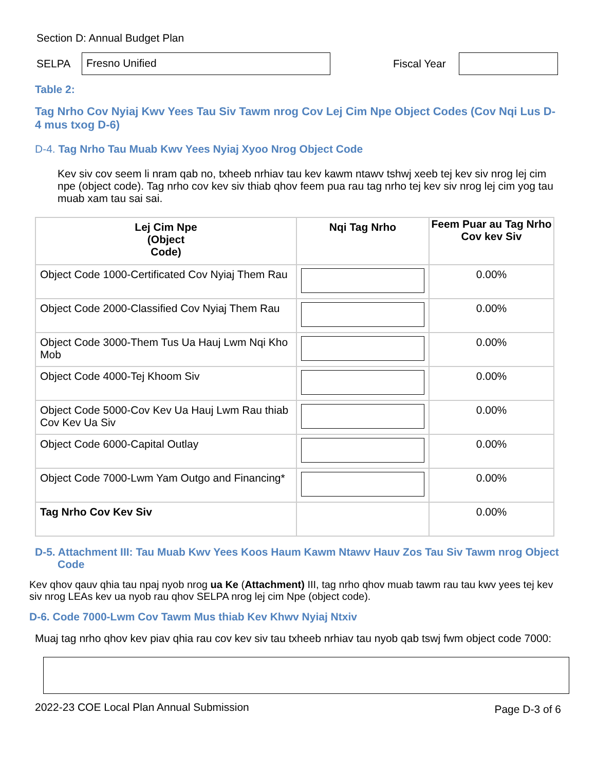Section D: Annual Budget Plan
SELPA Fresno Unified Fiscal Year
Table 2:
Tag Nrho Cov Nyiaj Kwv Yees Tau Siv Tawm nrog Cov Lej Cim Npe Object Codes (Cov Nqi Lus D-4 mus txog D-6)
D-4. Tag Nrho Tau Muab Kwv Yees Nyiaj Xyoo Nrog Object Code
Kev siv cov seem li nram qab no, txheeb nrhiav tau kev kawm ntawv tshwj xeeb tej kev siv nrog lej cim npe (object code). Tag nrho cov kev siv thiab qhov feem pua rau tag nrho tej kev siv nrog lej cim yog tau muab xam tau sai sai.
| Lej Cim Npe (Object Code) | Nqi Tag Nrho | Feem Puar au Tag Nrho Cov kev Siv |
| --- | --- | --- |
| Object Code 1000-Certificated Cov Nyiaj Them Rau | | 0.00% |
| Object Code 2000-Classified Cov Nyiaj Them Rau | | 0.00% |
| Object Code 3000-Them Tus Ua Hauj Lwm Nqi Kho Mob | | 0.00% |
| Object Code 4000-Tej Khoom Siv | | 0.00% |
| Object Code 5000-Cov Kev Ua Hauj Lwm Rau thiab Cov Kev Ua Siv | | 0.00% |
| Object Code 6000-Capital Outlay | | 0.00% |
| Object Code 7000-Lwm Yam Outgo and Financing* | | 0.00% |
| Tag Nrho Cov Kev Siv | | 0.00% |
D-5. Attachment III: Tau Muab Kwv Yees Koos Haum Kawm Ntawv Hauv Zos Tau Siv Tawm nrog Object Code
Kev qhov qauv qhia tau npaj nyob nrog ua Ke (Attachment) III, tag nrho qhov muab tawm rau tau kwv yees tej kev siv nrog LEAs kev ua nyob rau qhov SELPA nrog lej cim Npe (object code).
D-6. Code 7000-Lwm Cov Tawm Mus thiab Kev Khwv Nyiaj Ntxiv
Muaj tag nrho qhov kev piav qhia rau cov kev siv tau txheeb nrhiav tau nyob qab tswj fwm object code 7000:
2022-23 COE Local Plan Annual Submission Page D-3 of 6